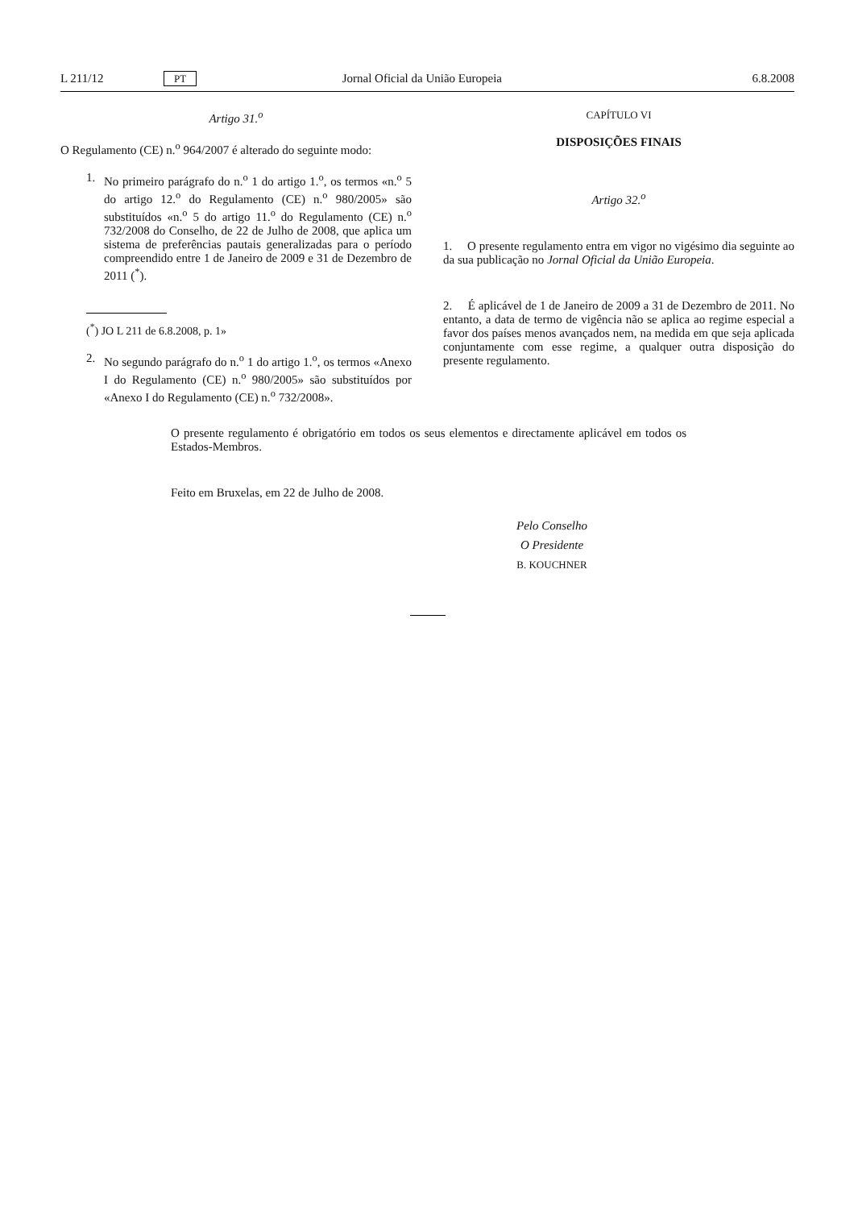L 211/12 PT Jornal Oficial da União Europeia 6.8.2008
Artigo 31.<sup>o</sup>
O Regulamento (CE) n.<sup>o</sup> 964/2007 é alterado do seguinte modo:
1. No primeiro parágrafo do n.<sup>o</sup> 1 do artigo 1.<sup>o</sup>, os termos «n.<sup>o</sup> 5 do artigo 12.<sup>o</sup> do Regulamento (CE) n.<sup>o</sup> 980/2005» são substituídos «n.<sup>o</sup> 5 do artigo 11.<sup>o</sup> do Regulamento (CE) n.<sup>o</sup> 732/2008 do Conselho, de 22 de Julho de 2008, que aplica um sistema de preferências pautais generalizadas para o período compreendido entre 1 de Janeiro de 2009 e 31 de Dezembro de 2011 (<sup>*</sup>).
(<sup>*</sup>) JO L 211 de 6.8.2008, p. 1»
2. No segundo parágrafo do n.<sup>o</sup> 1 do artigo 1.<sup>o</sup>, os termos «Anexo I do Regulamento (CE) n.<sup>o</sup> 980/2005» são substituídos por «Anexo I do Regulamento (CE) n.<sup>o</sup> 732/2008».
CAPÍTULO VI
DISPOSIÇÕES FINAIS
Artigo 32.<sup>o</sup>
1. O presente regulamento entra em vigor no vigésimo dia seguinte ao da sua publicação no Jornal Oficial da União Europeia.
2. É aplicável de 1 de Janeiro de 2009 a 31 de Dezembro de 2011. No entanto, a data de termo de vigência não se aplica ao regime especial a favor dos países menos avançados nem, na medida em que seja aplicada conjuntamente com esse regime, a qualquer outra disposição do presente regulamento.
O presente regulamento é obrigatório em todos os seus elementos e directamente aplicável em todos os Estados-Membros.
Feito em Bruxelas, em 22 de Julho de 2008.
Pelo Conselho
O Presidente
B. KOUCHNER